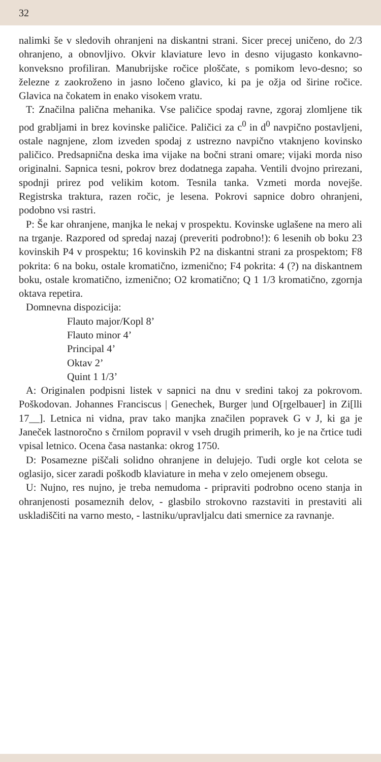32
nalimki še v sledovih ohranjeni na diskantni strani. Sicer precej uničeno, do 2/3 ohranjeno, a obnovljivo. Okvir klaviature levo in desno vijugasto konkavno-konveksno profiliran. Manubrijske ročice ploščate, s pomikom levo-desno; so železne z zaokroženo in jasno ločeno glavico, ki pa je ožja od širine ročice. Glavica na čokatem in enako visokem vratu.
T: Značilna palična mehanika. Vse paličice spodaj ravne, zgoraj zlomljene tik pod grabljami in brez kovinske paličice. Paličici za c<sup>0</sup> in d<sup>0</sup> navpično postavljeni, ostale nagnjene, zlom izveden spodaj z ustrezno navpično vtaknjeno kovinsko paličico. Predsapnična deska ima vijake na bočni strani omare; vijaki morda niso originalni. Sapnica tesni, pokrov brez dodatnega zapaha. Ventili dvojno prirezani, spodnji prirez pod velikim kotom. Tesnila tanka. Vzmeti morda novejše. Registrska traktura, razen ročic, je lesena. Pokrovi sapnice dobro ohranjeni, podobno vsi rastri.
P: Še kar ohranjene, manjka le nekaj v prospektu. Kovinske uglašene na mero ali na trganje. Razpored od spredaj nazaj (preveriti podrobno!): 6 lesenih ob boku 23 kovinskih P4 v prospektu; 16 kovinskih P2 na diskantni strani za prospektom; F8 pokrita: 6 na boku, ostale kromatično, izmenično; F4 pokrita: 4 (?) na diskantnem boku, ostale kromatično, izmenično; O2 kromatično; Q 1 1/3 kromatično, zgornja oktava repetira.
Domnevna dispozicija:
Flauto major/Kopl 8’
Flauto minor 4’
Principal 4’
Oktav 2’
Quint 1 1/3’
A: Originalen podpisni listek v sapnici na dnu v sredini takoj za pokrovom. Poškodovan. Johannes Franciscus | Genechek, Burger |und O[rgelbauer] in Zi[lli 17__]. Letnica ni vidna, prav tako manjka značilen popravek G v J, ki ga je Janeček lastnoročno s črnilom popravil v vseh drugih primerih, ko je na črtice tudi vpisal letnico. Ocena časa nastanka: okrog 1750.
D: Posamezne piščali solidno ohranjene in delujejo. Tudi orgle kot celota se oglasijo, sicer zaradi poškodb klaviature in meha v zelo omejenem obsegu.
U: Nujno, res nujno, je treba nemudoma - pripraviti podrobno oceno stanja in ohranjenosti posameznih delov, - glasbilo strokovno razstaviti in prestaviti ali uskladiščiti na varno mesto, - lastniku/upravljalcu dati smernice za ravnanje.